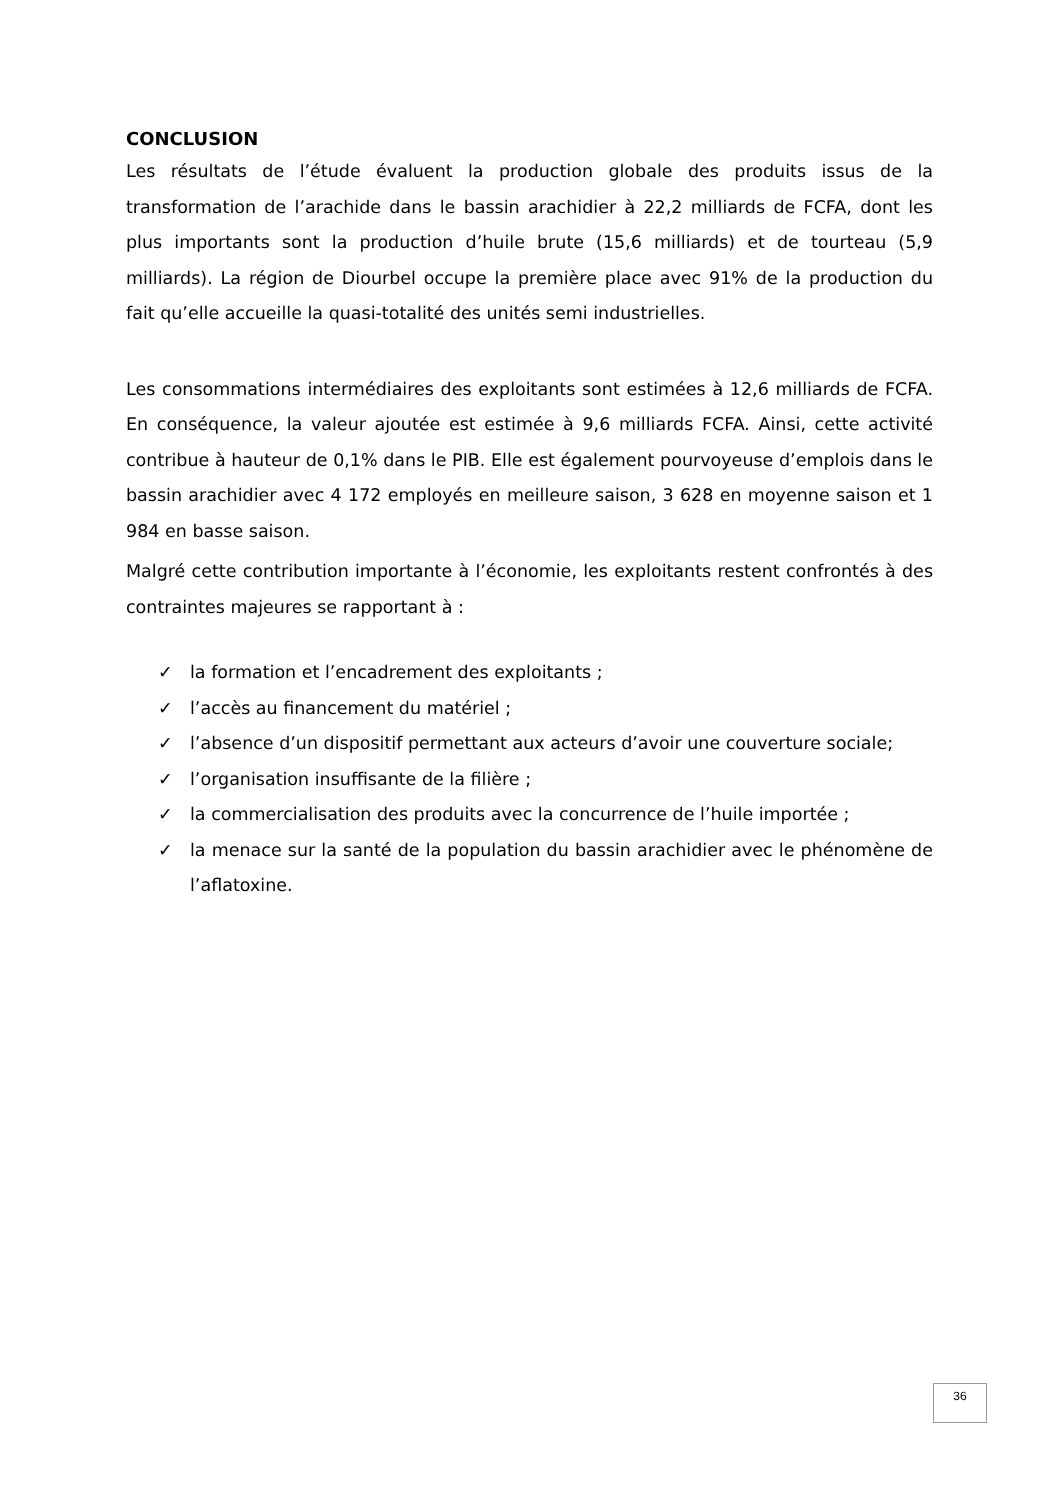CONCLUSION
Les résultats de l’étude évaluent la production globale des produits issus de la transformation de l’arachide dans le bassin arachidier à 22,2 milliards de FCFA, dont les plus importants sont la production d’huile brute (15,6 milliards) et de tourteau (5,9 milliards). La région de Diourbel occupe la première place avec 91% de la production du fait qu’elle accueille la quasi-totalité des unités semi industrielles.
Les consommations intermédiaires des exploitants sont estimées à 12,6 milliards de FCFA. En conséquence, la valeur ajoutée est estimée à 9,6 milliards FCFA. Ainsi, cette activité contribue à hauteur de 0,1% dans le PIB. Elle est également pourvoyeuse d’emplois dans le bassin arachidier avec 4 172 employés en meilleure saison, 3 628 en moyenne saison et 1 984 en basse saison.
Malgré cette contribution importante à l’économie, les exploitants restent confrontés à des contraintes majeures se rapportant à :
✓ la formation et l’encadrement des exploitants ;
✓ l’accès au financement du matériel ;
✓ l’absence d’un dispositif permettant aux acteurs d’avoir une couverture sociale;
✓ l’organisation insuffisante de la filière ;
✓ la commercialisation des produits avec la concurrence de l’huile importée ;
✓ la menace sur la santé de la population du bassin arachidier avec le phénomène de l’aflatoxine.
36